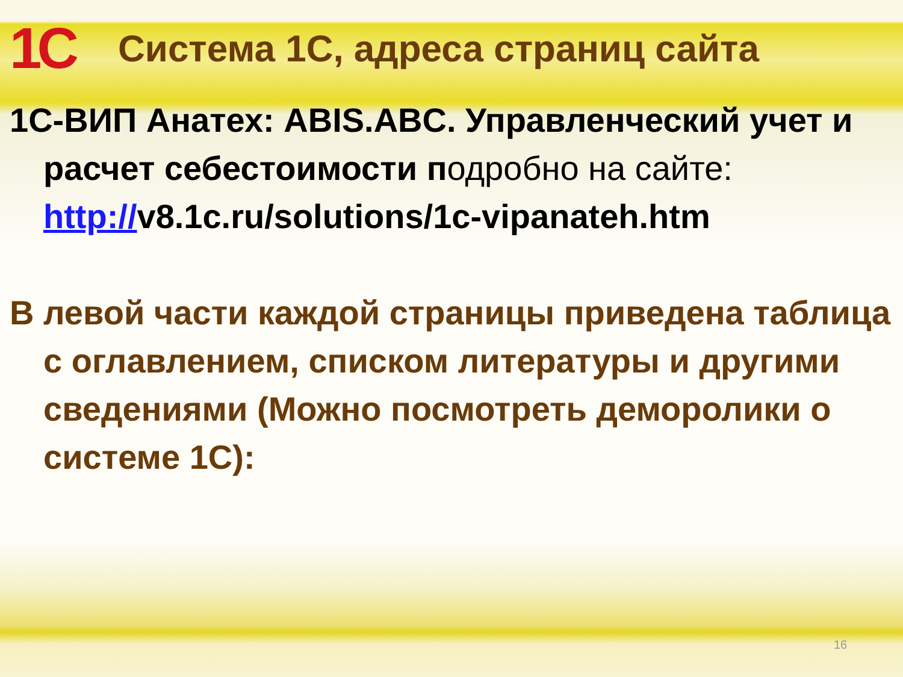1С
Система 1С, адреса страниц сайта
1С-ВИП Анатех: ABIS.ABC. Управленческий учет и расчет себестоимости подробно на сайте: http://v8.1c.ru/solutions/1c-vipanateh.htm
В левой части каждой страницы приведена таблица с оглавлением, списком литературы и другими сведениями (Можно посмотреть деморолики о системе 1С):
16